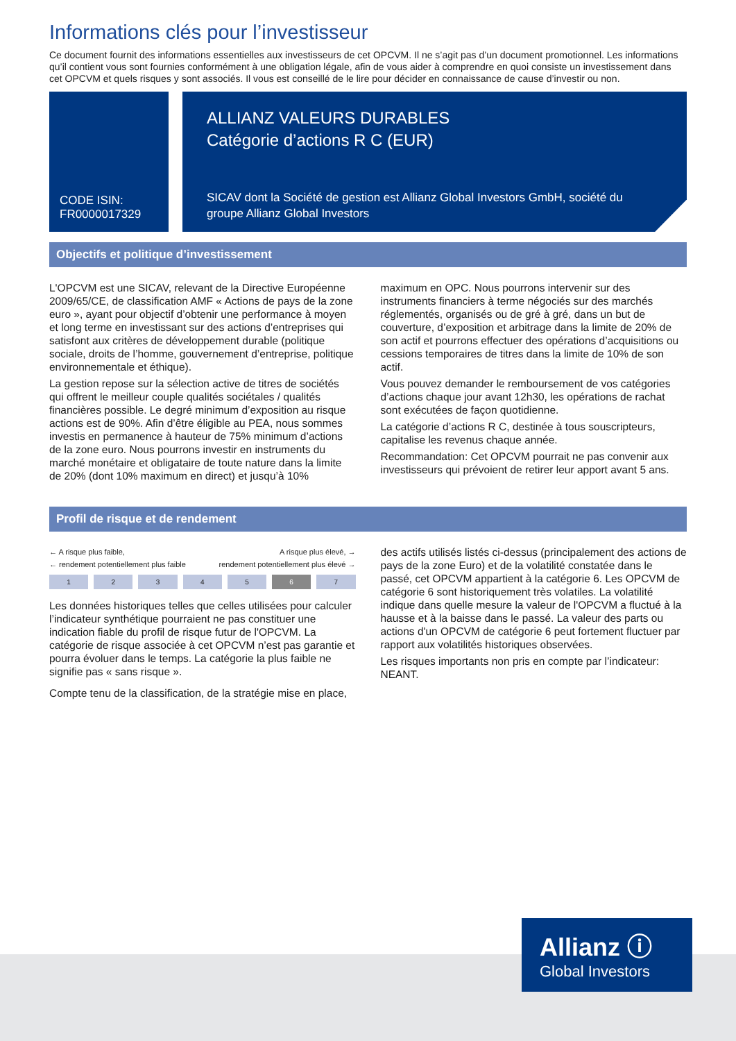Informations clés pour l’investisseur
Ce document fournit des informations essentielles aux investisseurs de cet OPCVM. Il ne s’agit pas d’un document promotionnel. Les informations qu’il contient vous sont fournies conformément à une obligation légale, afin de vous aider à comprendre en quoi consiste un investissement dans cet OPCVM et quels risques y sont associés. Il vous est conseillé de le lire pour décider en connaissance de cause d’investir ou non.
CODE ISIN:
FR0000017329
ALLIANZ VALEURS DURABLES
Catégorie d’actions R C (EUR)
SICAV dont la Société de gestion est Allianz Global Investors GmbH, société du groupe Allianz Global Investors
Objectifs et politique d’investissement
L'OPCVM est une SICAV, relevant de la Directive Européenne 2009/65/CE, de classification AMF « Actions de pays de la zone euro », ayant pour objectif d’obtenir une performance à moyen et long terme en investissant sur des actions d’entreprises qui satisfont aux critères de développement durable (politique sociale, droits de l’homme, gouvernement d’entreprise, politique environnementale et éthique).
La gestion repose sur la sélection active de titres de sociétés qui offrent le meilleur couple qualités sociétales / qualités financières possible. Le degré minimum d’exposition au risque actions est de 90%. Afin d’être éligible au PEA, nous sommes investis en permanence à hauteur de 75% minimum d’actions de la zone euro. Nous pourrons investir en instruments du marché monétaire et obligataire de toute nature dans la limite de 20% (dont 10% maximum en direct) et jusqu’à 10%
maximum en OPC. Nous pourrons intervenir sur des instruments financiers à terme négociés sur des marchés réglementés, organisés ou de gré à gré, dans un but de couverture, d’exposition et arbitrage dans la limite de 20% de son actif et pourrons effectuer des opérations d’acquisitions ou cessions temporaires de titres dans la limite de 10% de son actif.
Vous pouvez demander le remboursement de vos catégories d’actions chaque jour avant 12h30, les opérations de rachat sont exécutées de façon quotidienne.
La catégorie d’actions R C, destinée à tous souscripteurs, capitalise les revenus chaque année.
Recommandation: Cet OPCVM pourrait ne pas convenir aux investisseurs qui prévoient de retirer leur apport avant 5 ans.
Profil de risque et de rendement
← A risque plus faible, A risque plus élevé, →
← rendement potentiellement plus faible rendement potentiellement plus élevé →
| 1 | 2 | 3 | 4 | 5 | 6 | 7 |
Les données historiques telles que celles utilisées pour calculer l’indicateur synthétique pourraient ne pas constituer une indication fiable du profil de risque futur de l'OPCVM. La catégorie de risque associée à cet OPCVM n’est pas garantie et pourra évoluer dans le temps. La catégorie la plus faible ne signifie pas « sans risque ».
Compte tenu de la classification, de la stratégie mise en place,
des actifs utilisés listés ci-dessus (principalement des actions de pays de la zone Euro) et de la volatilité constatée dans le passé, cet OPCVM appartient à la catégorie 6. Les OPCVM de catégorie 6 sont historiquement très volatiles. La volatilité indique dans quelle mesure la valeur de l'OPCVM a fluctué à la hausse et à la baisse dans le passé. La valeur des parts ou actions d'un OPCVM de catégorie 6 peut fortement fluctuer par rapport aux volatilités historiques observées.
Les risques importants non pris en compte par l’indicateur: NEANT.
Allianz ⓘ
Global Investors